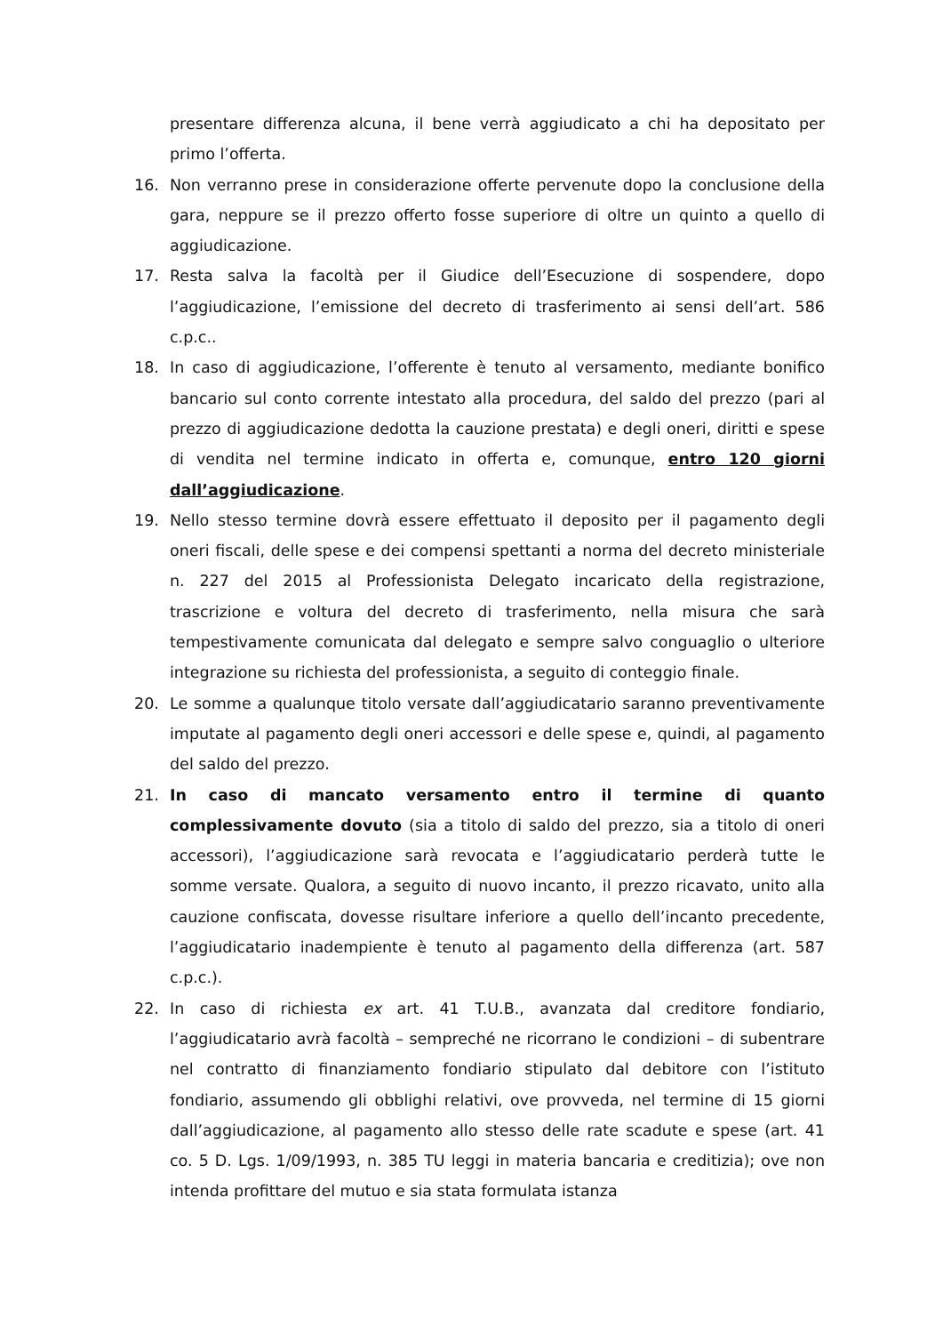presentare differenza alcuna, il bene verrà aggiudicato a chi ha depositato per primo l’offerta.
16. Non verranno prese in considerazione offerte pervenute dopo la conclusione della gara, neppure se il prezzo offerto fosse superiore di oltre un quinto a quello di aggiudicazione.
17. Resta salva la facoltà per il Giudice dell’Esecuzione di sospendere, dopo l’aggiudicazione, l’emissione del decreto di trasferimento ai sensi dell’art. 586 c.p.c..
18. In caso di aggiudicazione, l’offerente è tenuto al versamento, mediante bonifico bancario sul conto corrente intestato alla procedura, del saldo del prezzo (pari al prezzo di aggiudicazione dedotta la cauzione prestata) e degli oneri, diritti e spese di vendita nel termine indicato in offerta e, comunque, entro 120 giorni dall’aggiudicazione.
19. Nello stesso termine dovrà essere effettuato il deposito per il pagamento degli oneri fiscali, delle spese e dei compensi spettanti a norma del decreto ministeriale n. 227 del 2015 al Professionista Delegato incaricato della registrazione, trascrizione e voltura del decreto di trasferimento, nella misura che sarà tempestivamente comunicata dal delegato e sempre salvo conguaglio o ulteriore integrazione su richiesta del professionista, a seguito di conteggio finale.
20. Le somme a qualunque titolo versate dall’aggiudicatario saranno preventivamente imputate al pagamento degli oneri accessori e delle spese e, quindi, al pagamento del saldo del prezzo.
21. In caso di mancato versamento entro il termine di quanto complessivamente dovuto (sia a titolo di saldo del prezzo, sia a titolo di oneri accessori), l’aggiudicazione sarà revocata e l’aggiudicatario perderà tutte le somme versate. Qualora, a seguito di nuovo incanto, il prezzo ricavato, unito alla cauzione confiscata, dovesse risultare inferiore a quello dell’incanto precedente, l’aggiudicatario inadempiente è tenuto al pagamento della differenza (art. 587 c.p.c.).
22. In caso di richiesta ex art. 41 T.U.B., avanzata dal creditore fondiario, l’aggiudicatario avrà facoltà – sempreché ne ricorrano le condizioni – di subentrare nel contratto di finanziamento fondiario stipulato dal debitore con l’istituto fondiario, assumendo gli obblighi relativi, ove provveda, nel termine di 15 giorni dall’aggiudicazione, al pagamento allo stesso delle rate scadute e spese (art. 41 co. 5 D. Lgs. 1/09/1993, n. 385 TU leggi in materia bancaria e creditizia); ove non intenda profittare del mutuo e sia stata formulata istanza